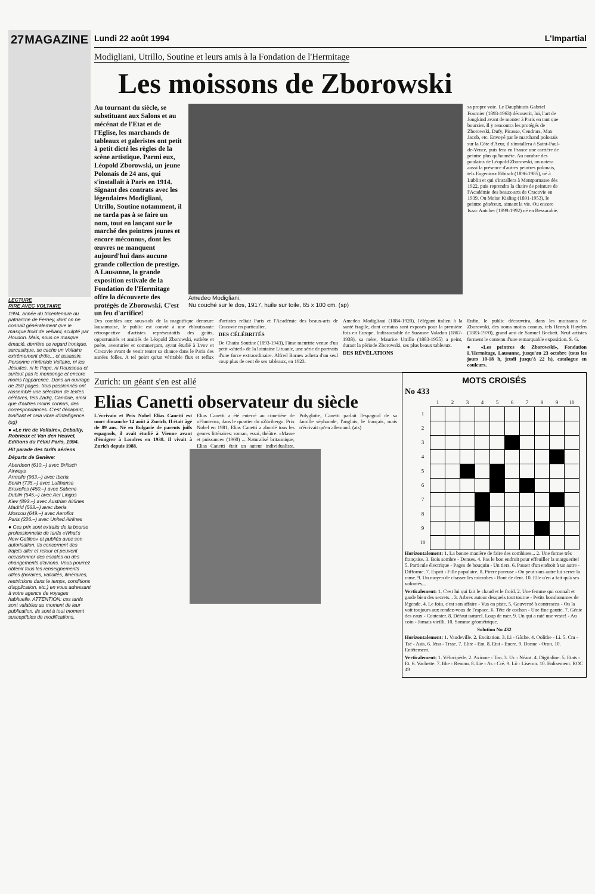27 MAGAZINE
LECTURE
RIRE AVEC VOLTAIRE
1994, année du tricentenaire du patriarche de Ferney, dont on ne connaît généralement que le masque froid de veillard, sculpté par Houdon. Mais, sous ce masque émacié, derrière ce regard ironique, sarcastique, se cache un Voltaire extrêmement drôle... et assassin. Personne n'intimide Voltaire, ni les Jésuites, ni le Pape, ni Rousseau et surtout pas le mensonge et encore moins l'apparence. Dans un ouvrage de 250 pages, trois passionnés ont rassemblé une sélection de textes célèbres, tels Zadig, Candide, ainsi que d'autres moins connus, des correspondances. C'est décapant, tonifiant et cela vibre d'intelligence. (sg)
● «Le rire de Voltaire», Debailly, Robrieux et Van den Heuvel, Editions du Félin/ Paris, 1994.
Hit parade des tarifs aériens
Départs de Genève:
Aberdeen (610.–) avec Britisch Airways
Arrecife (963.–) avec Iberia
Berlin (735.–) avec Lufthansa
Bruxelles (450.–) avec Sabena
Dublin (545.–) avec Aer Lingus
Kiev (893.–) avec Austrian Airlines
Madrid (563.–) avec Iberia
Moscou (649.–) avec Aeroflot
Paris (226.–) avec United Airlines
● Ces prix sont extraits de la bourse professionnelle de tarifs «What's New-Galileo» et publiés avec son autorisation. Ils concernent des trajets aller et retour et peuvent occasionner des escales ou des changements d'avions. Vous pourrez obtenir tous les renseignements utiles (horaires, validités, itinéraires, restrictions dans le temps, conditions d'application, etc.) en vous adressant à votre agence de voyages habituelle. ATTENTION: ces tarifs sont valables au moment de leur publication. Ils sont à tout moment susceptibles de modifications.
Lundi 22 août 1994 L'Impartial
Modigliani, Utrillo, Soutine et leurs amis à la Fondation de l'Hermitage
Les moissons de Zborowski
Au tournant du siècle, se substituant aux Salons et au mécénat de l'Etat et de l'Eglise, les marchands de tableaux et galeristes ont petit à petit dicté les règles de la scène artistique. Parmi eux, Léopold Zborowski, un jeune Polonais de 24 ans, qui s'installait à Paris en 1914. Signant des contrats avec les légendaires Modigliani, Utrillo, Soutine notamment, il ne tarda pas à se faire un nom, tout en lançant sur le marché des peintres jeunes et encore méconnus, dont les œuvres ne manquent aujourd'hui dans aucune grande collection de prestige. A Lausanne, la grande exposition estivale de la Fondation de l'Hermitage offre la découverte des protégés de Zborowski. C'est un feu d'artifice!
Amedeo Modigliani.
Nu couché sur le dos, 1917, huile sur toile, 65 x 100 cm. (sp)
sa propre voie. Le Dauphinois Gabriel Fournier (1893-1963) découvrit, lui, l'art de Jongkind avant de monter à Paris en tant que boursier. Il y rencontra les protégés de Zborowski, Dufy, Picasso, Cendrars, Max Jacob, etc. Envoyé par le marchand polonais sur la Côte d'Azur, il s'installera à Saint-Paul-de-Vence, puis fera en France une carrière de peintre plus qu'honnête. Au nombre des poulains de Léopold Zborowski, on notera aussi la présence d'autres peintres polonais, tels Eugeniusz Eibisch (1896-1985), né à Lublin et qui s'installera à Montparnasse dès 1922, puis reprendra la chaire de peinture de l'Académie des beaux-arts de Cracovie en 1939. Ou Moïse Kisling (1891-1953), le peintre généreux, aimant la vie. Ou encore Isaac Antcher (1899-1992) né en Bessarabie.
Des combles aux sous-sols de la magnifique demeure lausannoise, le public est convié à une éblouissante rétrospective d'artistes représentatifs des goûts, opportunités et amitiés de Léopold Zborowski, esthète et poète, aventurier et commerçant, ayant étudié à Lvov et Cracovie avant de venir tenter sa chance dans le Paris des années folles. A tel point qu'un véritable flux et reflux d'artistes reliait Paris et l'Académie des beaux-arts de Cracovie en particulier.
DES CÉLÉBRITÉS
De Chaïm Soutine (1893-1943), l'âme meurtrie venue d'un petit «shtetl» de la lointaine Lituanie, une série de portraits d'une force extraordinaire. Alfred Barnes acheta d'un seul coup plus de cent de ses tableaux, en 1923.
Amedeo Modigliani (1884-1920), l'élégant italien à la santé fragile, dont certains sont exposés pour la première fois en Europe. Indissociable de Suzanne Valadon (1867-1938), sa mère, Maurice Utrillo (1883-1955) a peint, durant la période Zborowski, ses plus beaux tableaux.
DES RÉVÉLATIONS
Enfin, le public découvrira, dans les moissons de Zborowski, des noms moins connus, tels Henryk Hayden (1883-1970), grand ami de Samuel Beckett. Neuf artistes forment le contenu d'une remarquable exposition. S. G.
● «Les peintres de Zborowski», Fondation L'Hermitage, Lausanne, jusqu'au 23 octobre (tous les jours 10-18 h, jeudi jusqu'à 22 h), catalogue en couleurs.
Zurich: un géant s'en est allé
Elias Canetti observateur du siècle
L'écrivain et Prix Nobel Elias Canetti est mort dimanche 14 août à Zurich. Il était âgé de 89 ans. Né en Bulgarie de parents juifs espagnols, il avait étudié à Vienne avant d'émigrer à Londres en 1938. Il vivait à Zurich depuis 1988.
Elias Canetti a été enterré au cimetière de «Fluntern», dans le quartier du «Züriberg». Prix Nobel en 1981, Elias Canetti a abordé tous les genres littéraires: roman, essai, théâtre. «Masse et puissance» (1960) ... Naturalisé britannique, Elias Canetti était un auteur individualiste. Polyglotte, Canetti parlait l'espagnol de sa famille sépharade, l'anglais, le français, mais n'écrivait qu'en allemand. (ats)
MOTS CROISÉS
No 433
| | 1 | 2 | 3 | 4 | 5 | 6 | 7 | 8 | 9 | 10 |
| --- | --- | --- | --- | --- | --- | --- | --- | --- | --- | --- |
| 1 | | | | | | | | | | |
| 2 | | | | | | | | | | |
| 3 | | | | | | | | | | |
| 4 | | | | | | | | | | |
| 5 | | | | | | | | | | |
| 6 | | | | | | | | | | |
| 7 | | | | | | | | | | |
| 8 | | | | | | | | | | |
| 9 | | | | | | | | | | |
| 10 | | | | | | | | | | |
Horizontalement: 1. La bonne manière de faire des combines... 2. Une forme très française. 3. Bois sombre - Denses. 4. Pas le bon endroit pour effeuiller la marguerite! 5. Particule électrique - Pages de bouquin - Un tiers. 6. Passer d'un endroit à un autre - Difforme. 7. Esprit - Fille populaire. 8. Pierre poreuse - On peut sans autre lui serrer la rame. 9. Un moyen de chasser les microbes - Bout de dent. 10. Elle n'en a fait qu'à ses volontés...
Verticalement: 1. C'est lui qui fait le chaud et le froid. 2. Une femme qui connaît et garde bien des secrets... 3. Arbres autour desquels tout tourne - Petits bonshommes de légende. 4. Le foin, c'est son affaire - Vus en piste. 5. Gouverné à contresens - On la voit toujours aux rendez-vous de l'espace. 6. Tête de cochon - Une fine goutte. 7. Génie des eaux - Contester. 8. Défaut naturel. Loup de mer. 9. Un qui a raté une veste! - Au coin - Jamais vieilli. 10. Somme géométrique.
Solution No 432
Horizontalement: 1. Vaudeville. 2. Excitation. 3. Li - Gâche. 4. Oolithe - Li. 5. Cm - Tsé - Asis. 6. Iéna - Trsse. 7. Elite - Em. 8. Etai - Encre. 9. Donne - Oron. 10. Entêtement.
Verticalement: 1. Vélocipède. 2. Axiome - Ton. 3. Uc - Néant. 4. Digitaline. 5. Etats - Et. 6. Vachette. 7. Ithe - Renom. 8. Lie - As - Cré. 9. Lô - Liseron. 10. Enlisement. ROC 49